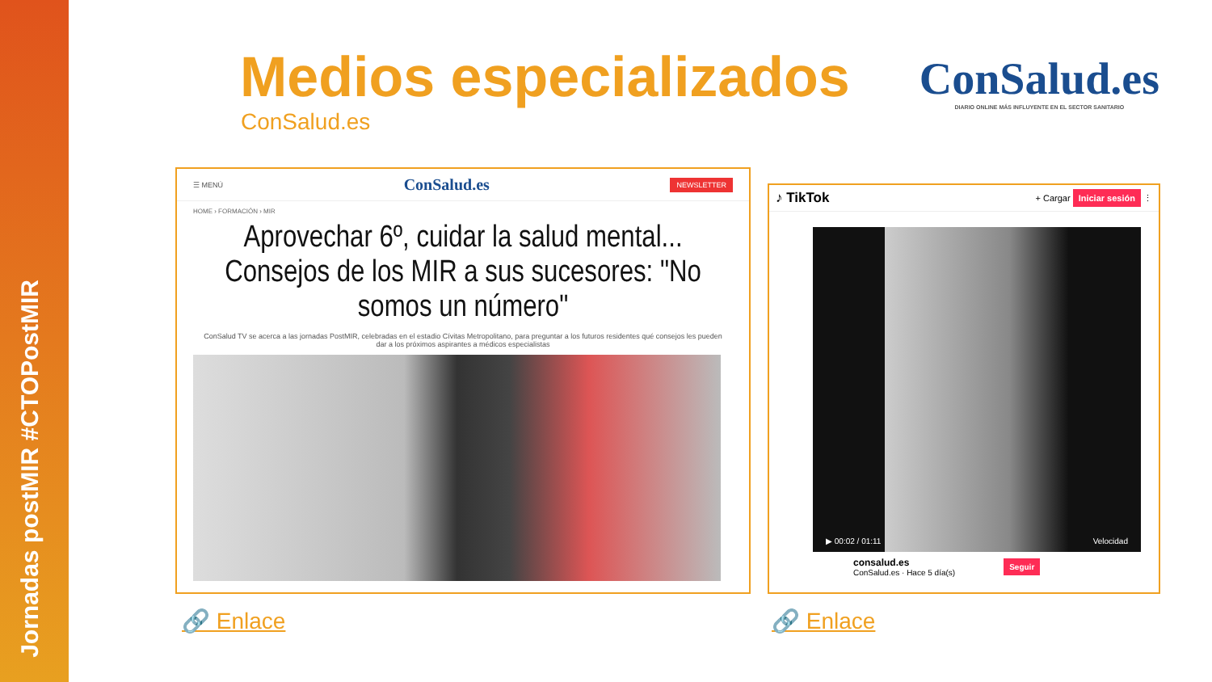Jornadas postMIR #CTOPostMIR
Medios especializados
ConSalud.es
ConSalud.es
DIARIO ONLINE MÁS INFLUYENTE EN EL SECTOR SANITARIO
☰ MENÚ ConSalud.es NEWSLETTER
HOME › FORMACIÓN › MIR
Aprovechar 6º, cuidar la salud mental... Consejos de los MIR a sus sucesores: "No somos un número"
ConSalud TV se acerca a las jornadas PostMIR, celebradas en el estadio Cívitas Metropolitano, para preguntar a los futuros residentes qué consejos les pueden dar a los próximos aspirantes a médicos especialistas
♪ TikTok + Cargar Iniciar sesión ⋮
▶ 00:02 / 01:11 Velocidad
consalud.es
ConSalud.es · Hace 5 día(s) Seguir
🔗 Enlace 🔗 Enlace